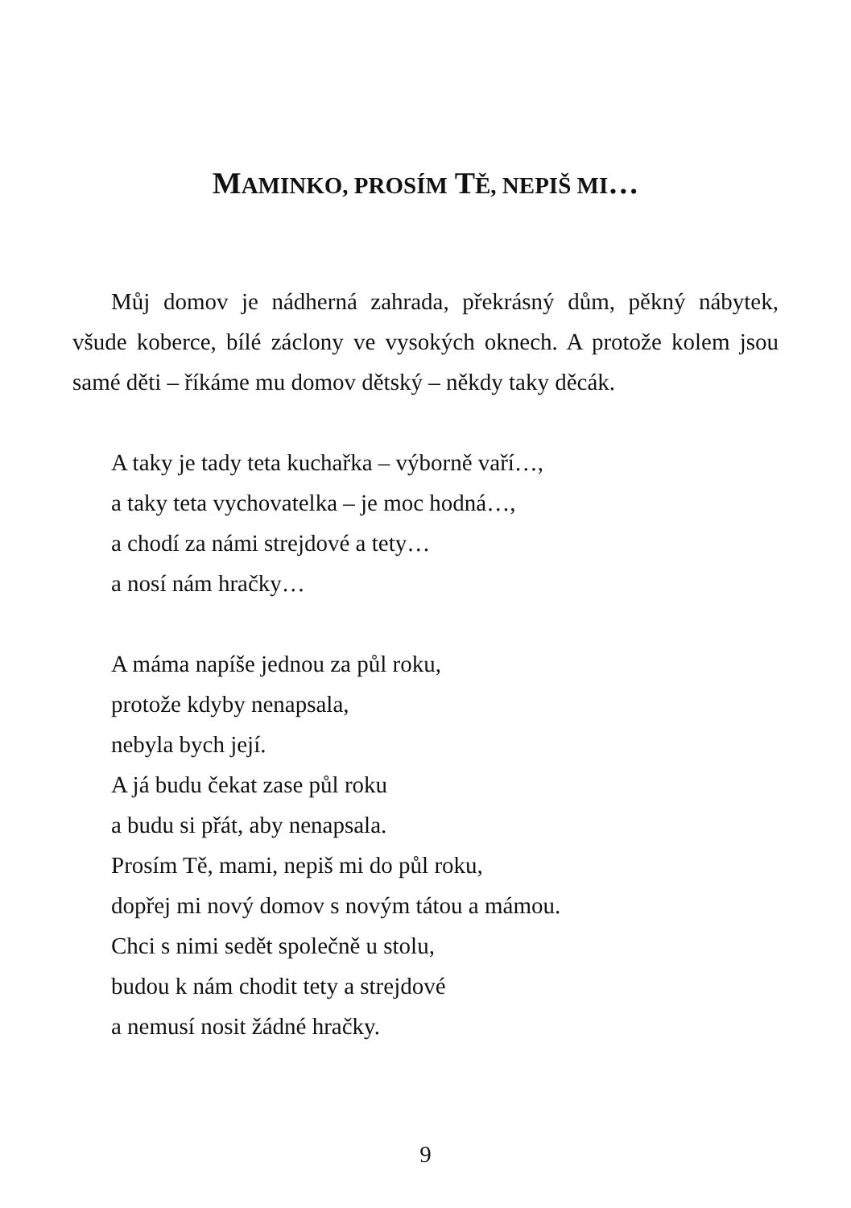MAMINKO, PROSÍM TĚ, NEPIŠ MI…
Můj domov je nádherná zahrada, překrásný dům, pěkný nábytek, všude koberce, bílé záclony ve vysokých oknech. A protože kolem jsou samé děti – říkáme mu domov dětský – někdy taky děcák.
A taky je tady teta kuchařka – výborně vaří…,
a taky teta vychovatelka – je moc hodná…,
a chodí za námi strejdové a tety…
a nosí nám hračky…
A máma napíše jednou za půl roku,
protože kdyby nenapsala,
nebyla bych její.
A já budu čekat zase půl roku
a budu si přát, aby nenapsala.
Prosím Tě, mami, nepiš mi do půl roku,
dopřej mi nový domov s novým tátou a mámou.
Chci s nimi sedět společně u stolu,
budou k nám chodit tety a strejdové
a nemusí nosit žádné hračky.
9